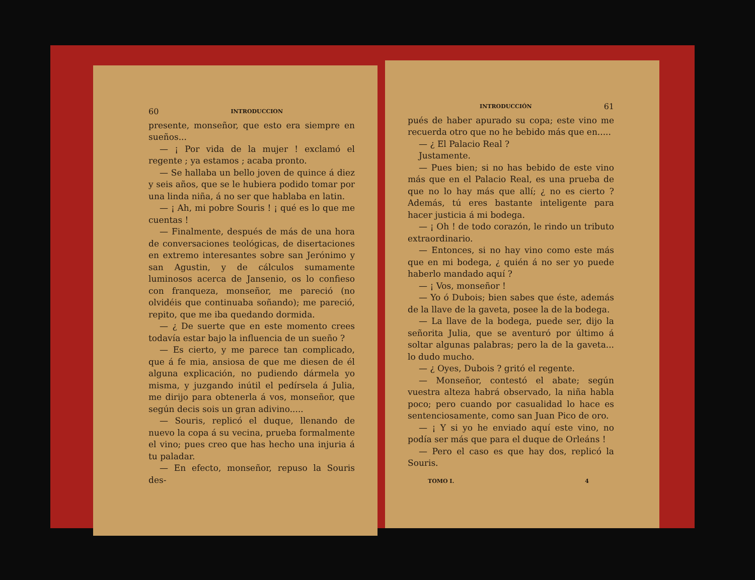60 INTRODUCCION
presente, monseñor, que esto era siempre en sueños...
— ¡ Por vida de la mujer ! exclamó el regente ; ya estamos ; acaba pronto.
— Se hallaba un bello joven de quince á diez y seis años, que se le hubiera podido tomar por una linda niña, á no ser que hablaba en latin.
— ¡ Ah, mi pobre Souris ! ¡ qué es lo que me cuentas !
— Finalmente, después de más de una hora de conversaciones teológicas, de disertaciones en extremo interesantes sobre san Jerónimo y san Agustin, y de cálculos sumamente luminosos acerca de Jansenio, os lo confieso con franqueza, monseñor, me pareció (no olvidéis que continuaba soñando); me pareció, repito, que me iba quedando dormida.
— ¿ De suerte que en este momento crees todavía estar bajo la influencia de un sueño ?
— Es cierto, y me parece tan complicado, que á fe mia, ansiosa de que me diesen de él alguna explicación, no pudiendo dármela yo misma, y juzgando inútil el pedírsela á Julia, me dirijo para obtenerla á vos, monseñor, que según decis sois un gran adivino.....
— Souris, replicó el duque, llenando de nuevo la copa á su vecina, prueba formalmente el vino; pues creo que has hecho una injuria á tu paladar.
— En efecto, monseñor, repuso la Souris des-
INTRODUCCIÓN 61
pués de haber apurado su copa; este vino me recuerda otro que no he bebido más que en.....
— ¿ El Palacio Real ?
Justamente.
— Pues bien; si no has bebido de este vino más que en el Palacio Real, es una prueba de que no lo hay más que allí; ¿ no es cierto ? Además, tú eres bastante inteligente para hacer justicia á mi bodega.
— ¡ Oh ! de todo corazón, le rindo un tributo extraordinario.
— Entonces, si no hay vino como este más que en mi bodega, ¿ quién á no ser yo puede haberlo mandado aquí ?
— ¡ Vos, monseñor !
— Yo ó Dubois; bien sabes que éste, además de la llave de la gaveta, posee la de la bodega.
— La llave de la bodega, puede ser, dijo la señorita Julia, que se aventuró por último á soltar algunas palabras; pero la de la gaveta... lo dudo mucho.
— ¿ Oyes, Dubois ? gritó el regente.
— Monseñor, contestó el abate; según vuestra alteza habrá observado, la niña habla poco; pero cuando por casualidad lo hace es sentenciosamente, como san Juan Pico de oro.
— ¡ Y si yo he enviado aquí este vino, no podía ser más que para el duque de Orleáns !
— Pero el caso es que hay dos, replicó la Souris.
TOMO I. 4